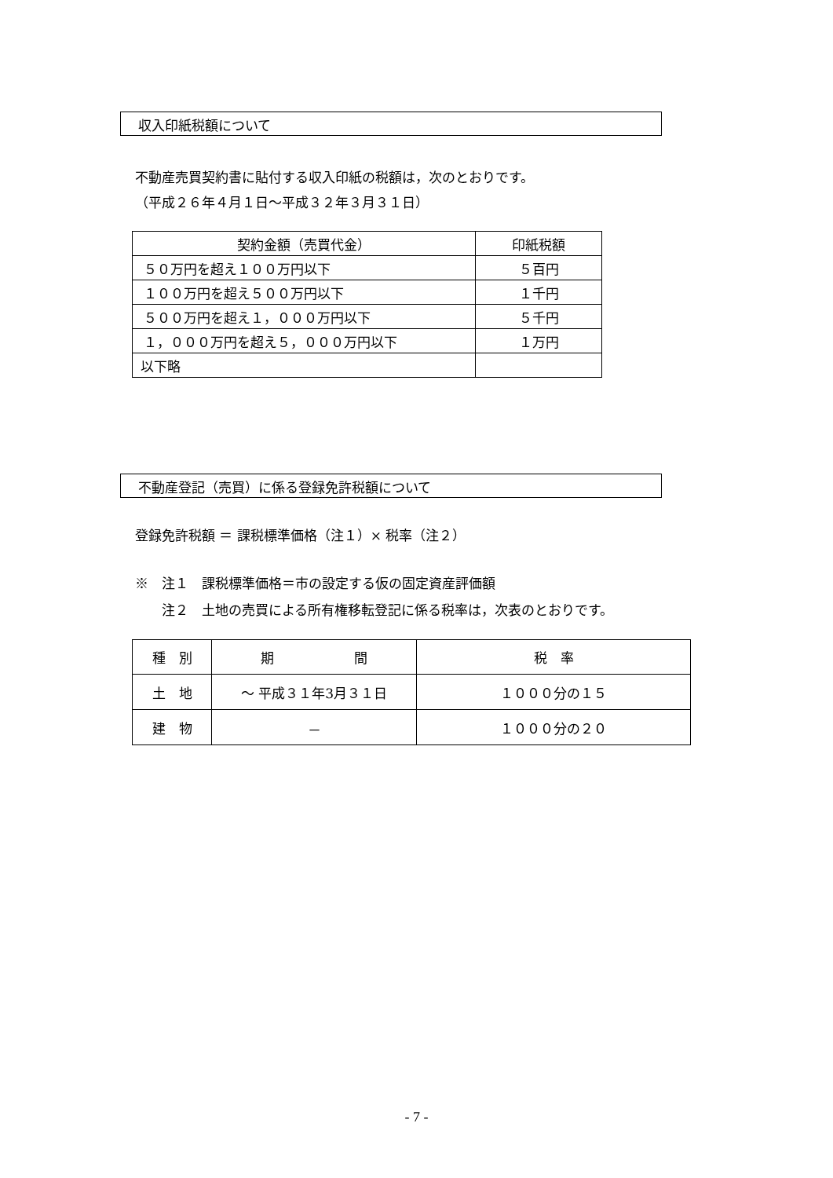収入印紙税額について
不動産売買契約書に貼付する収入印紙の税額は，次のとおりです。
（平成２６年４月１日～平成３２年３月３１日）
| 契約金額（売買代金） | 印紙税額 |
| ５０万円を超え１００万円以下 | ５百円 |
| １００万円を超え５００万円以下 | １千円 |
| ５００万円を超え１，０００万円以下 | ５千円 |
| １，０００万円を超え５，０００万円以下 | １万円 |
| 以下略 | |
不動産登記（売買）に係る登録免許税額について
登録免許税額 ＝ 課税標準価格（注１）× 税率（注２）
※　注１　課税標準価格＝市の設定する仮の固定資産評価額
　　注２　土地の売買による所有権移転登記に係る税率は，次表のとおりです。
| 種 別 | 期 間 | 税 率 |
| 土 地 | ～ 平成３１年3月３１日 | １０００分の１５ |
| 建 物 | － | １０００分の２０ |
- 7 -